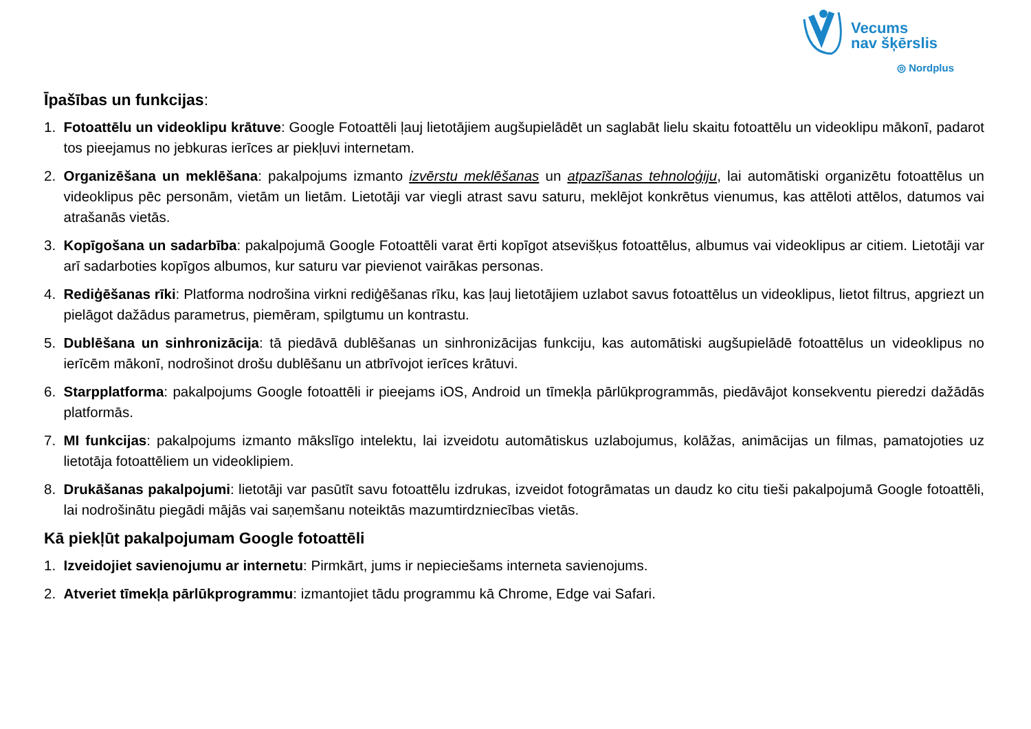Vecums
nav šķērslis
◎ Nordplus
Īpašības un funkcijas:
1. Fotoattēlu un videoklipu krātuve: Google Fotoattēli ļauj lietotājiem augšupielādēt un saglabāt lielu skaitu fotoattēlu un videoklipu mākonī, padarot tos pieejamus no jebkuras ierīces ar piekļuvi internetam.
2. Organizēšana un meklēšana: pakalpojums izmanto izvērstu meklēšanas un atpazīšanas tehnoloģiju, lai automātiski organizētu fotoattēlus un videoklipus pēc personām, vietām un lietām. Lietotāji var viegli atrast savu saturu, meklējot konkrētus vienumus, kas attēloti attēlos, datumos vai atrašanās vietās.
3. Kopīgošana un sadarbība: pakalpojumā Google Fotoattēli varat ērti kopīgot atsevišķus fotoattēlus, albumus vai videoklipus ar citiem. Lietotāji var arī sadarboties kopīgos albumos, kur saturu var pievienot vairākas personas.
4. Rediģēšanas rīki: Platforma nodrošina virkni rediģēšanas rīku, kas ļauj lietotājiem uzlabot savus fotoattēlus un videoklipus, lietot filtrus, apgriezt un pielāgot dažādus parametrus, piemēram, spilgtumu un kontrastu.
5. Dublēšana un sinhronizācija: tā piedāvā dublēšanas un sinhronizācijas funkciju, kas automātiski augšupielādē fotoattēlus un videoklipus no ierīcēm mākonī, nodrošinot drošu dublēšanu un atbrīvojot ierīces krātuvi.
6. Starpplatforma: pakalpojums Google fotoattēli ir pieejams iOS, Android un tīmekļa pārlūkprogrammās, piedāvājot konsekventu pieredzi dažādās platformās.
7. MI funkcijas: pakalpojums izmanto mākslīgo intelektu, lai izveidotu automātiskus uzlabojumus, kolāžas, animācijas un filmas, pamatojoties uz lietotāja fotoattēliem un videoklipiem.
8. Drukāšanas pakalpojumi: lietotāji var pasūtīt savu fotoattēlu izdrukas, izveidot fotogrāmatas un daudz ko citu tieši pakalpojumā Google fotoattēli, lai nodrošinātu piegādi mājās vai saņemšanu noteiktās mazumtirdzniecības vietās.
Kā piekļūt pakalpojumam Google fotoattēli
1. Izveidojiet savienojumu ar internetu: Pirmkārt, jums ir nepieciešams interneta savienojums.
2. Atveriet tīmekļa pārlūkprogrammu: izmantojiet tādu programmu kā Chrome, Edge vai Safari.